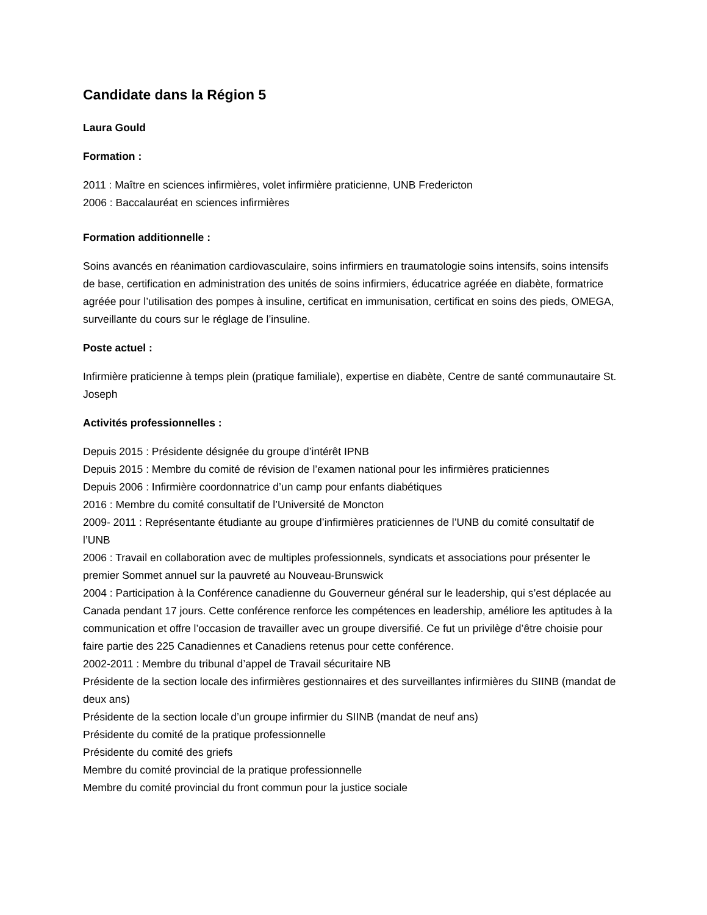Candidate dans la Région 5
Laura Gould
Formation :
2011 : Maître en sciences infirmières, volet infirmière praticienne, UNB Fredericton
2006 : Baccalauréat en sciences infirmières
Formation additionnelle :
Soins avancés en réanimation cardiovasculaire, soins infirmiers en traumatologie soins intensifs, soins intensifs de base, certification en administration des unités de soins infirmiers, éducatrice agréée en diabète, formatrice agréée pour l’utilisation des pompes à insuline, certificat en immunisation, certificat en soins des pieds, OMEGA, surveillante du cours sur le réglage de l’insuline.
Poste actuel :
Infirmière praticienne à temps plein (pratique familiale), expertise en diabète, Centre de santé communautaire St. Joseph
Activités professionnelles :
Depuis 2015 : Présidente désignée du groupe d’intérêt IPNB
Depuis 2015 : Membre du comité de révision de l’examen national pour les infirmières praticiennes
Depuis 2006 : Infirmière coordonnatrice d’un camp pour enfants diabétiques
2016 : Membre du comité consultatif de l’Université de Moncton
2009- 2011 : Représentante étudiante au groupe d’infirmières praticiennes de l’UNB du comité consultatif de l’UNB
2006 : Travail en collaboration avec de multiples professionnels, syndicats et associations pour présenter le premier Sommet annuel sur la pauvreté au Nouveau-Brunswick
2004 : Participation à la Conférence canadienne du Gouverneur général sur le leadership, qui s’est déplacée au Canada pendant 17 jours. Cette conférence renforce les compétences en leadership, améliore les aptitudes à la communication et offre l’occasion de travailler avec un groupe diversifié. Ce fut un privilège d’être choisie pour faire partie des 225 Canadiennes et Canadiens retenus pour cette conférence.
2002-2011 : Membre du tribunal d’appel de Travail sécuritaire NB
Présidente de la section locale des infirmières gestionnaires et des surveillantes infirmières du SIINB (mandat de deux ans)
Présidente de la section locale d’un groupe infirmier du SIINB (mandat de neuf ans)
Présidente du comité de la pratique professionnelle
Présidente du comité des griefs
Membre du comité provincial de la pratique professionnelle
Membre du comité provincial du front commun pour la justice sociale